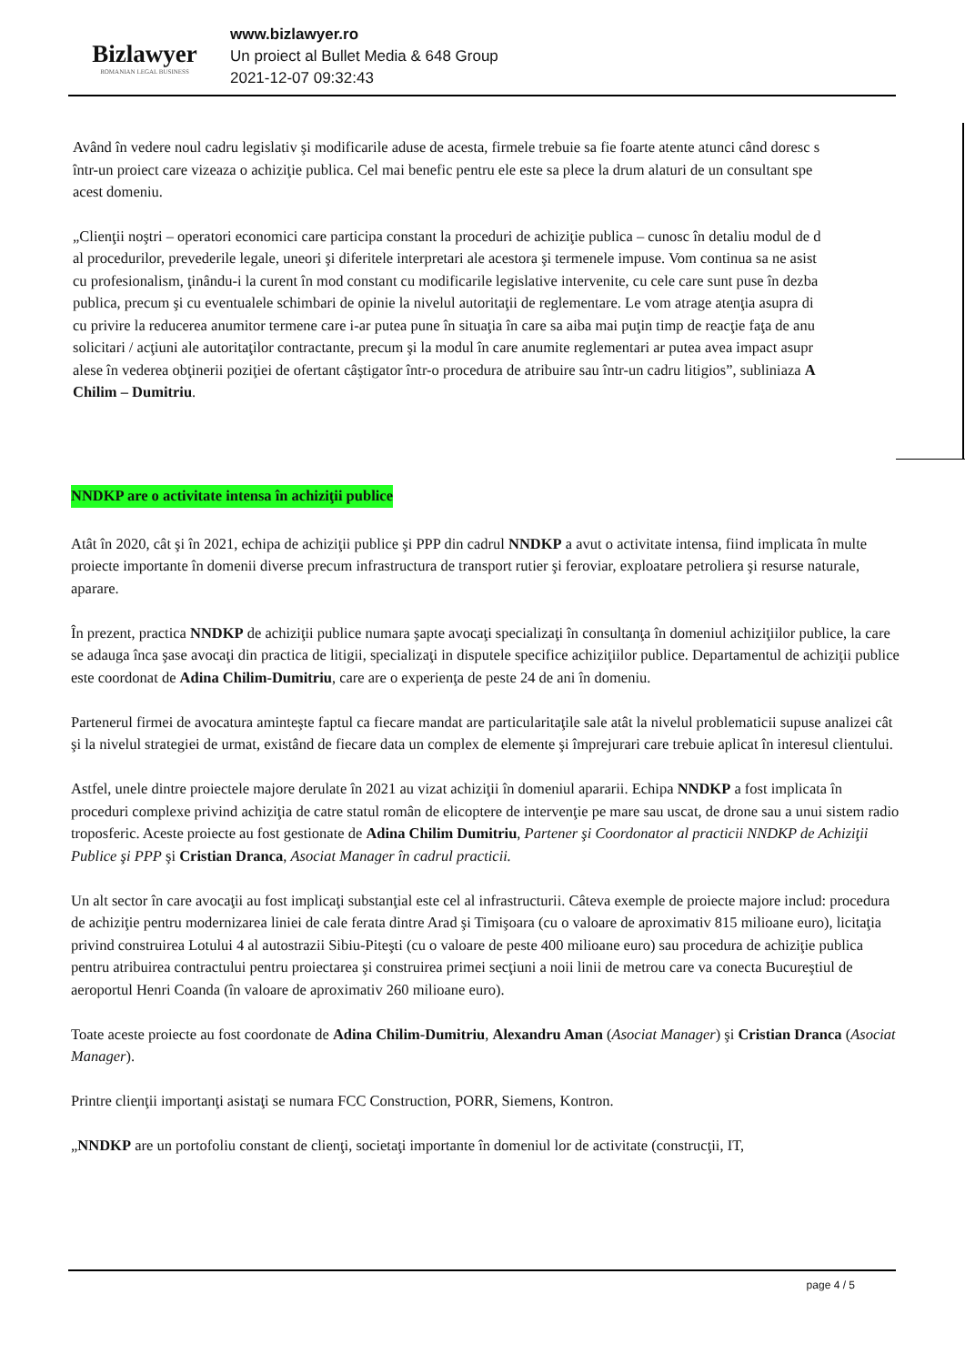Bizlawyer
ROMANIAN LEGAL BUSINESS
www.bizlawyer.ro
Un proiect al Bullet Media & 648 Group
2021-12-07 09:32:43
Având în vedere noul cadru legislativ şi modificarile aduse de acesta, firmele trebuie sa fie foarte atente atunci când doresc s
într-un proiect care vizeaza o achiziţie publica. Cel mai benefic pentru ele este sa plece la drum alaturi de un consultant spe
acest domeniu.
„Clienţii noştri – operatori economici care participa constant la proceduri de achiziţie publica – cunosc în detaliu modul de d
al procedurilor, prevederile legale, uneori şi diferitele interpretari ale acestora şi termenele impuse. Vom continua sa ne asist
cu profesionalism, ţinându-i la curent în mod constant cu modificarile legislative intervenite, cu cele care sunt puse în dezba
publica, precum şi cu eventualele schimbari de opinie la nivelul autoritaţii de reglementare. Le vom atrage atenţia asupra di
cu privire la reducerea anumitor termene care i-ar putea pune în situaţia în care sa aiba mai puţin timp de reacţie faţa de anu
solicitari / acţiuni ale autoritaţilor contractante, precum şi la modul în care anumite reglementari ar putea avea impact asupr
alese în vederea obţinerii poziţiei de ofertant câştigator într-o procedura de atribuire sau într-un cadru litigios”, subliniaza A
Chilim – Dumitriu.
NNDKP are o activitate intensa în achiziţii publice
Atât în 2020, cât şi în 2021, echipa de achiziţii publice şi PPP din cadrul NNDKP a avut o activitate intensa, fiind implicata în multe proiecte importante în domenii diverse precum infrastructura de transport rutier şi feroviar, exploatare petroliera şi resurse naturale, aparare.
În prezent, practica NNDKP de achiziţii publice numara şapte avocaţi specializaţi în consultanţa în domeniul achiziţiilor publice, la care se adauga înca şase avocaţi din practica de litigii, specializaţi in disputele specifice achiziţiilor publice. Departamentul de achiziţii publice este coordonat de Adina Chilim-Dumitriu, care are o experienţa de peste 24 de ani în domeniu.
Partenerul firmei de avocatura aminteşte faptul ca fiecare mandat are particularitaţile sale atât la nivelul problematicii supuse analizei cât şi la nivelul strategiei de urmat, existând de fiecare data un complex de elemente şi împrejurari care trebuie aplicat în interesul clientului.
Astfel, unele dintre proiectele majore derulate în 2021 au vizat achiziţii în domeniul apararii. Echipa NNDKP a fost implicata în proceduri complexe privind achiziţia de catre statul român de elicoptere de intervenţie pe mare sau uscat, de drone sau a unui sistem radio troposferic. Aceste proiecte au fost gestionate de Adina Chilim Dumitriu, Partener şi Coordonator al practicii NNDKP de Achiziţii Publice şi PPP şi Cristian Dranca, Asociat Manager în cadrul practicii.
Un alt sector în care avocaţii au fost implicaţi substanţial este cel al infrastructurii. Câteva exemple de proiecte majore includ: procedura de achiziţie pentru modernizarea liniei de cale ferata dintre Arad şi Timişoara (cu o valoare de aproximativ 815 milioane euro), licitaţia privind construirea Lotului 4 al autostrazii Sibiu-Piteşti (cu o valoare de peste 400 milioane euro) sau procedura de achiziţie publica pentru atribuirea contractului pentru proiectarea şi construirea primei secţiuni a noii linii de metrou care va conecta Bucureştiul de aeroportul Henri Coanda (în valoare de aproximativ 260 milioane euro).
Toate aceste proiecte au fost coordonate de Adina Chilim-Dumitriu, Alexandru Aman (Asociat Manager) şi Cristian Dranca (Asociat Manager).
Printre clienţii importanţi asistaţi se numara FCC Construction, PORR, Siemens, Kontron.
„NNDKP are un portofoliu constant de clienţi, societaţi importante în domeniul lor de activitate (construcţii, IT,
page 4 / 5